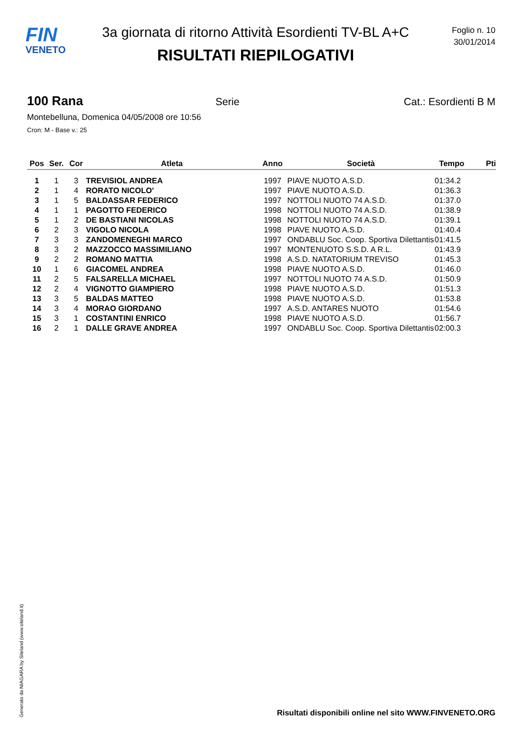FIN
VENETO
3a giornata di ritorno Attività Esordienti TV-BL A+C
RISULTATI RIEPILOGATIVI
Foglio n. 10
30/01/2014
100 Rana
Serie Cat.: Esordienti B M
Montebelluna, Domenica 04/05/2008 ore 10:56
Cron: M - Base v.: 25
| Pos | Ser. | Cor | Atleta | Anno | Società | Tempo | Pti |
| --- | --- | --- | --- | --- | --- | --- | --- |
| 1 | 1 | 3 | TREVISIOL ANDREA | 1997 | PIAVE NUOTO A.S.D. | 01:34.2 | |
| 2 | 1 | 4 | RORATO NICOLO' | 1997 | PIAVE NUOTO A.S.D. | 01:36.3 | |
| 3 | 1 | 5 | BALDASSAR FEDERICO | 1997 | NOTTOLI NUOTO 74 A.S.D. | 01:37.0 | |
| 4 | 1 | 1 | PAGOTTO FEDERICO | 1998 | NOTTOLI NUOTO 74 A.S.D. | 01:38.9 | |
| 5 | 1 | 2 | DE BASTIANI NICOLAS | 1998 | NOTTOLI NUOTO 74 A.S.D. | 01:39.1 | |
| 6 | 2 | 3 | VIGOLO NICOLA | 1998 | PIAVE NUOTO A.S.D. | 01:40.4 | |
| 7 | 3 | 3 | ZANDOMENEGHI MARCO | 1997 | ONDABLU Soc. Coop. Sportiva Dilettantis | 01:41.5 | |
| 8 | 3 | 2 | MAZZOCCO MASSIMILIANO | 1997 | MONTENUOTO S.S.D. A R.L. | 01:43.9 | |
| 9 | 2 | 2 | ROMANO MATTIA | 1998 | A.S.D. NATATORIUM TREVISO | 01:45.3 | |
| 10 | 1 | 6 | GIACOMEL ANDREA | 1998 | PIAVE NUOTO A.S.D. | 01:46.0 | |
| 11 | 2 | 5 | FALSARELLA MICHAEL | 1997 | NOTTOLI NUOTO 74 A.S.D. | 01:50.9 | |
| 12 | 2 | 4 | VIGNOTTO GIAMPIERO | 1998 | PIAVE NUOTO A.S.D. | 01:51.3 | |
| 13 | 3 | 5 | BALDAS MATTEO | 1998 | PIAVE NUOTO A.S.D. | 01:53.8 | |
| 14 | 3 | 4 | MORAO GIORDANO | 1997 | A.S.D. ANTARES NUOTO | 01:54.6 | |
| 15 | 3 | 1 | COSTANTINI ENRICO | 1998 | PIAVE NUOTO A.S.D. | 01:56.7 | |
| 16 | 2 | 1 | DALLE GRAVE ANDREA | 1997 | ONDABLU Soc. Coop. Sportiva Dilettantis | 02:00.3 | |
Generato da NIAGARA by Siteland (www.siteland.it)
Risultati disponibili online nel sito WWW.FINVENETO.ORG